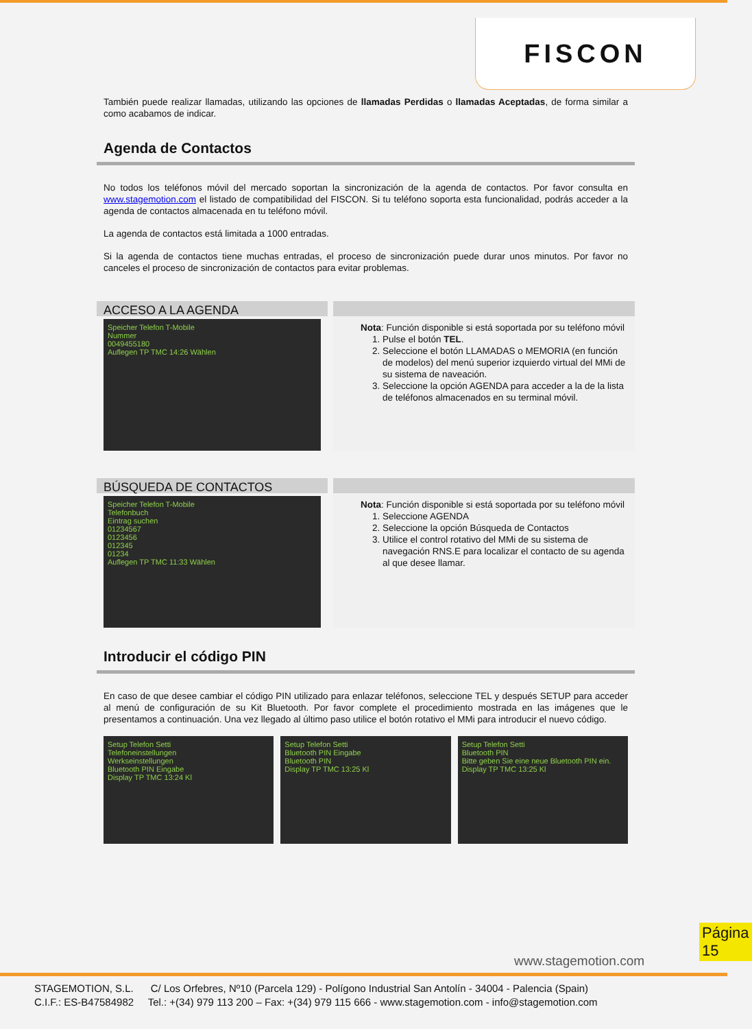FISCON
También puede realizar llamadas, utilizando las opciones de llamadas Perdidas o llamadas Aceptadas, de forma similar a como acabamos de indicar.
Agenda de Contactos
No todos los teléfonos móvil del mercado soportan la sincronización de la agenda de contactos. Por favor consulta en www.stagemotion.com el listado de compatibilidad del FISCON. Si tu teléfono soporta esta funcionalidad, podrás acceder a la agenda de contactos almacenada en tu teléfono móvil.
La agenda de contactos está limitada a 1000 entradas.
Si la agenda de contactos tiene muchas entradas, el proceso de sincronización puede durar unos minutos. Por favor no canceles el proceso de sincronización de contactos para evitar problemas.
ACCESO A LA AGENDA
Speicher Telefon T-Mobile
Nummer
0049455180
Auflegen TP TMC 14:26 Wählen
Nota: Función disponible si está soportada por su teléfono móvil
1. Pulse el botón TEL.
2. Seleccione el botón LLAMADAS o MEMORIA (en función de modelos) del menú superior izquierdo virtual del MMi de su sistema de naveación.
3. Seleccione la opción AGENDA para acceder a la de la lista de teléfonos almacenados en su terminal móvil.
BÚSQUEDA DE CONTACTOS
Speicher Telefon T-Mobile
Telefonbuch
Eintrag suchen
01234567
0123456
012345
01234
Auflegen TP TMC 11:33 Wählen
Nota: Función disponible si está soportada por su teléfono móvil
1. Seleccione AGENDA
2. Seleccione la opción Búsqueda de Contactos
3. Utilice el control rotativo del MMi de su sistema de navegación RNS.E para localizar el contacto de su agenda al que desee llamar.
Introducir el código PIN
En caso de que desee cambiar el código PIN utilizado para enlazar teléfonos, seleccione TEL y después SETUP para acceder al menú de configuración de su Kit Bluetooth. Por favor complete el procedimiento mostrada en las imágenes que le presentamos a continuación. Una vez llegado al último paso utilice el botón rotativo el MMi para introducir el nuevo código.
Setup Telefon Setti
Telefoneinstellungen
Werkseinstellungen
Bluetooth PIN Eingabe
Display TP TMC 13:24 Kl
Setup Telefon Setti
Bluetooth PIN Eingabe
Bluetooth PIN
Display TP TMC 13:25 Kl
Setup Telefon Setti
Bluetooth PIN
Bitte geben Sie eine neue Bluetooth PIN ein.
Display TP TMC 13:25 Kl
Página 15
www.stagemotion.com
STAGEMOTION, S.L. C/ Los Orfebres, Nº10 (Parcela 129) - Polígono Industrial San Antolín - 34004 - Palencia (Spain)
C.I.F.: ES-B47584982 Tel.: +(34) 979 113 200 – Fax: +(34) 979 115 666 - www.stagemotion.com - info@stagemotion.com